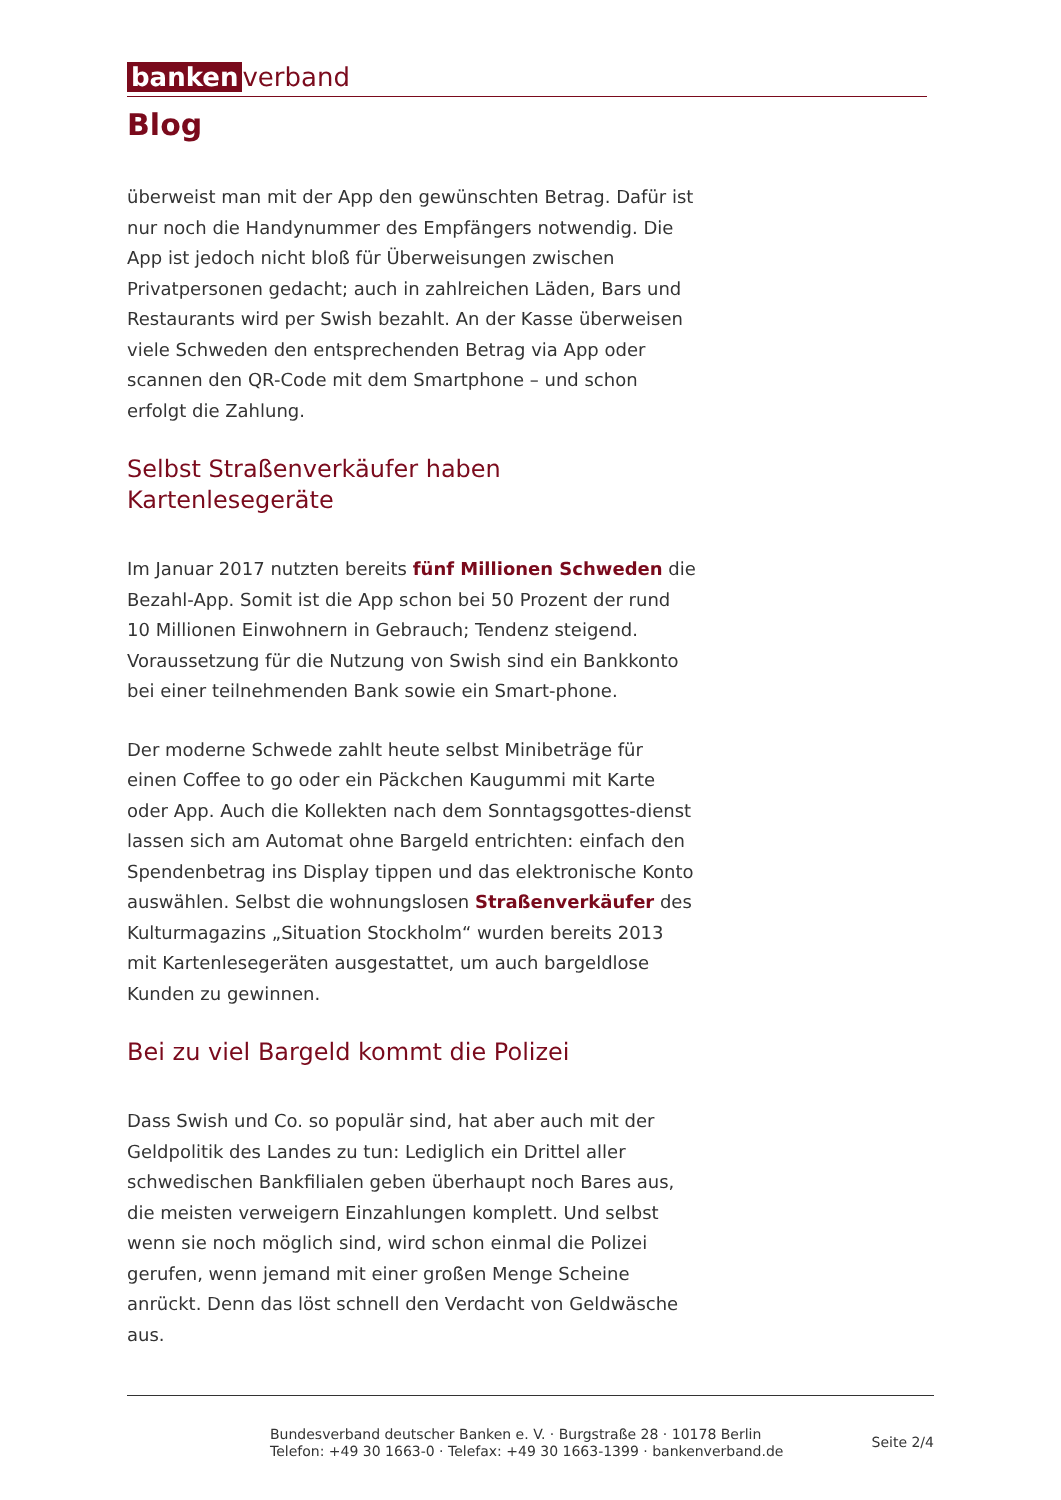banken verband
Blog
überweist man mit der App den gewünschten Betrag. Dafür ist nur noch die Handynummer des Empfängers notwendig. Die App ist jedoch nicht bloß für Überweisungen zwischen Privatpersonen gedacht; auch in zahlreichen Läden, Bars und Restaurants wird per Swish bezahlt. An der Kasse überweisen viele Schweden den entsprechenden Betrag via App oder scannen den QR-Code mit dem Smartphone – und schon erfolgt die Zahlung.
Selbst Straßenverkäufer haben Kartenlesegeräte
Im Januar 2017 nutzten bereits fünf Millionen Schweden die Bezahl-App. Somit ist die App schon bei 50 Prozent der rund 10 Millionen Einwohnern in Gebrauch; Tendenz steigend. Voraussetzung für die Nutzung von Swish sind ein Bankkonto bei einer teilnehmenden Bank sowie ein Smart-phone.
Der moderne Schwede zahlt heute selbst Minibeträge für einen Coffee to go oder ein Päckchen Kaugummi mit Karte oder App. Auch die Kollekten nach dem Sonntagsgottes-dienst lassen sich am Automat ohne Bargeld entrichten: einfach den Spendenbetrag ins Display tippen und das elektronische Konto auswählen. Selbst die wohnungslosen Straßenverkäufer des Kulturmagazins „Situation Stockholm“ wurden bereits 2013 mit Kartenlesegeräten ausgestattet, um auch bargeldlose Kunden zu gewinnen.
Bei zu viel Bargeld kommt die Polizei
Dass Swish und Co. so populär sind, hat aber auch mit der Geldpolitik des Landes zu tun: Lediglich ein Drittel aller schwedischen Bankfilialen geben überhaupt noch Bares aus, die meisten verweigern Einzahlungen komplett. Und selbst wenn sie noch möglich sind, wird schon einmal die Polizei gerufen, wenn jemand mit einer großen Menge Scheine anrückt. Denn das löst schnell den Verdacht von Geldwäsche aus.
Bundesverband deutscher Banken e. V. · Burgstraße 28 · 10178 Berlin
Telefon: +49 30 1663-0 · Telefax: +49 30 1663-1399 · bankenverband.de
Seite 2/4